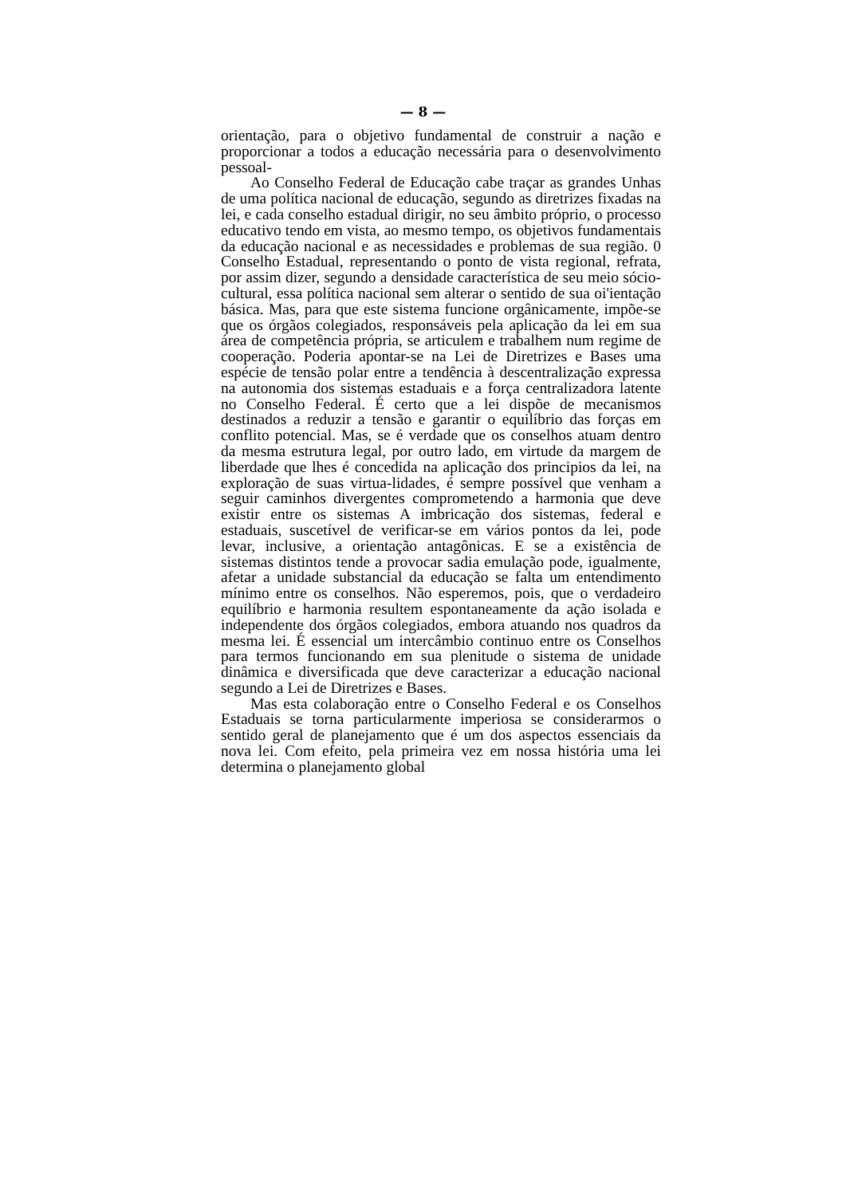— 8 —
orientação, para o objetivo fundamental de construir a nação e proporcionar a todos a educação necessária para o desenvolvimento pessoal-
Ao Conselho Federal de Educação cabe traçar as grandes Unhas de uma política nacional de educação, segundo as diretrizes fixadas na lei, e cada conselho estadual dirigir, no seu âmbito próprio, o processo educativo tendo em vista, ao mesmo tempo, os objetivos fundamentais da educação nacional e as necessidades e problemas de sua região. 0 Conselho Estadual, representando o ponto de vista regional, refrata, por assim dizer, segundo a densidade característica de seu meio sócio-cultural, essa política nacional sem alterar o sentido de sua oi'ientação básica. Mas, para que este sistema funcione orgânicamente, impõe-se que os órgãos colegiados, responsáveis pela aplicação da lei em sua área de competência própria, se articulem e trabalhem num regime de cooperação. Poderia apontar-se na Lei de Diretrizes e Bases uma espécie de tensão polar entre a tendência à descentralização expressa na autonomia dos sistemas estaduais e a força centralizadora latente no Conselho Federal. É certo que a lei dispõe de mecanismos destinados a reduzir a tensão e garantir o equilíbrio das forças em conflito potencial. Mas, se é verdade que os conselhos atuam dentro da mesma estrutura legal, por outro lado, em virtude da margem de liberdade que lhes é concedida na aplicação dos principios da lei, na exploração de suas virtua-lidades, é sempre possível que venham a seguir caminhos divergentes comprometendo a harmonia que deve existir entre os sistemas A imbricação dos sistemas, federal e estaduais, suscetível de verificar-se em vários pontos da lei, pode levar, inclusive, a orientação antagônicas. E se a existência de sistemas distintos tende a provocar sadia emulação pode, igualmente, afetar a unidade substancial da educação se falta um entendimento mínimo entre os conselhos. Não esperemos, pois, que o verdadeiro equilíbrio e harmonia resultem espontaneamente da ação isolada e independente dos órgãos colegiados, embora atuando nos quadros da mesma lei. É essencial um intercâmbio continuo entre os Conselhos para termos funcionando em sua plenitude o sistema de unidade dinâmica e diversificada que deve caracterizar a educação nacional segundo a Lei de Diretrizes e Bases.
Mas esta colaboração entre o Conselho Federal e os Conselhos Estaduais se torna particularmente imperiosa se considerarmos o sentido geral de planejamento que é um dos aspectos essenciais da nova lei. Com efeito, pela primeira vez em nossa história uma lei determina o planejamento global